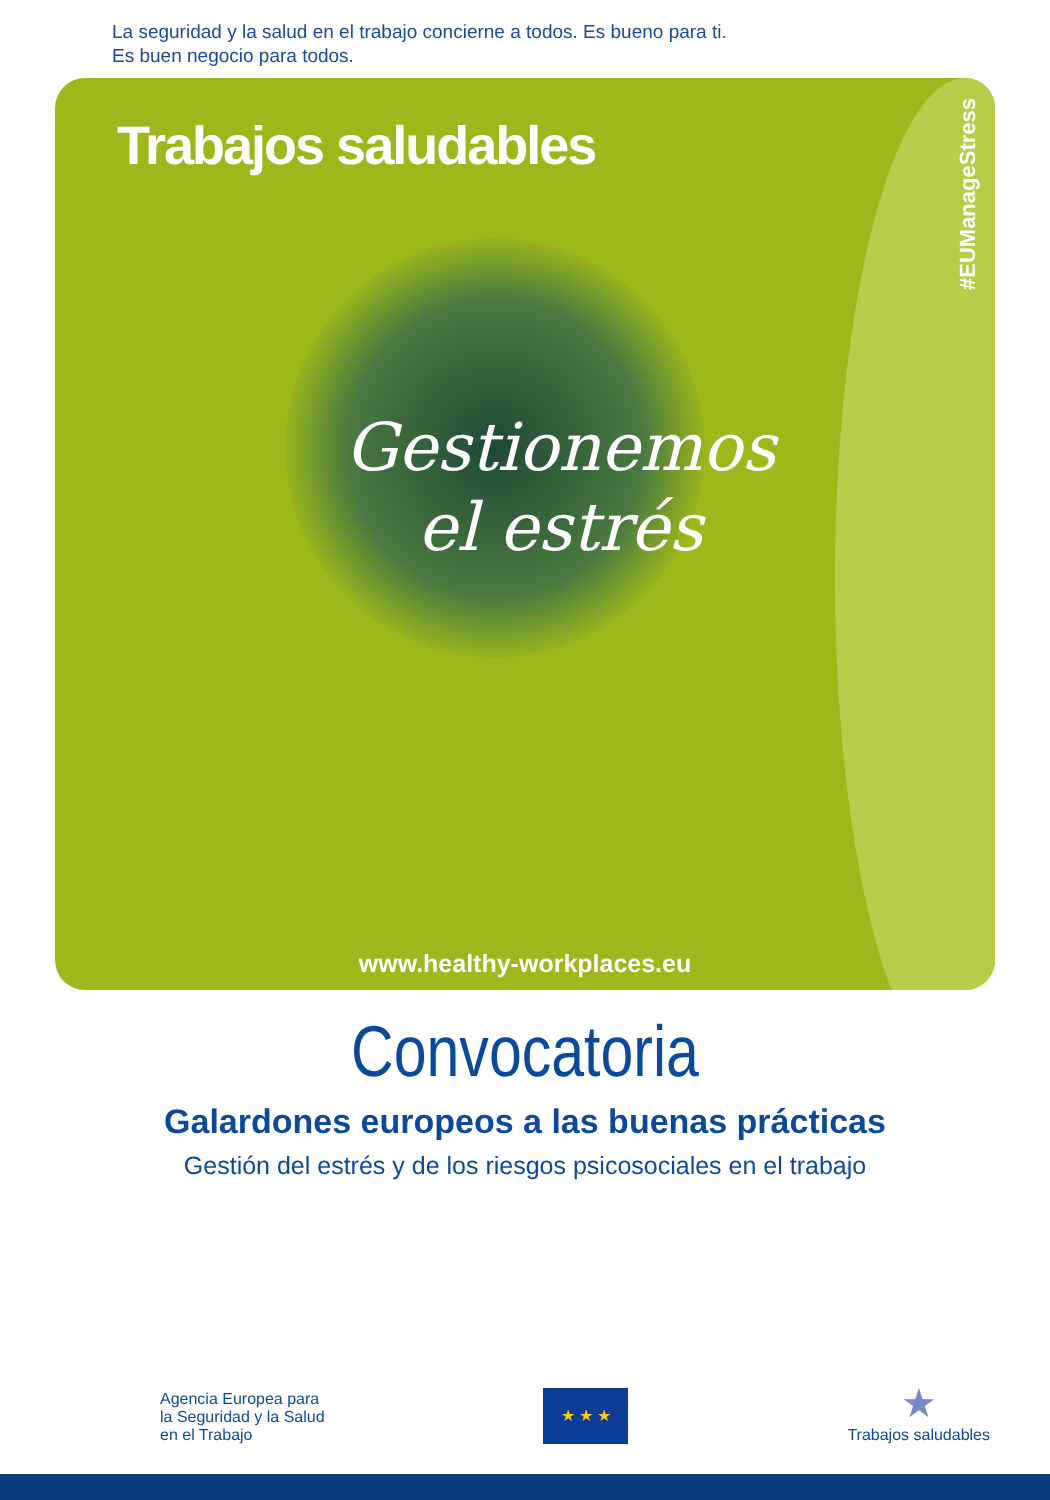La seguridad y la salud en el trabajo concierne a todos. Es bueno para ti.
Es buen negocio para todos.
Trabajos saludables
#EUManageStress
Gestionemos
el estrés
www.healthy-workplaces.eu
Convocatoria
Galardones europeos a las buenas prácticas
Gestión del estrés y de los riesgos psicosociales en el trabajo
Agencia Europea para
la Seguridad y la Salud
en el Trabajo
★ ★ ★
★
Trabajos saludables